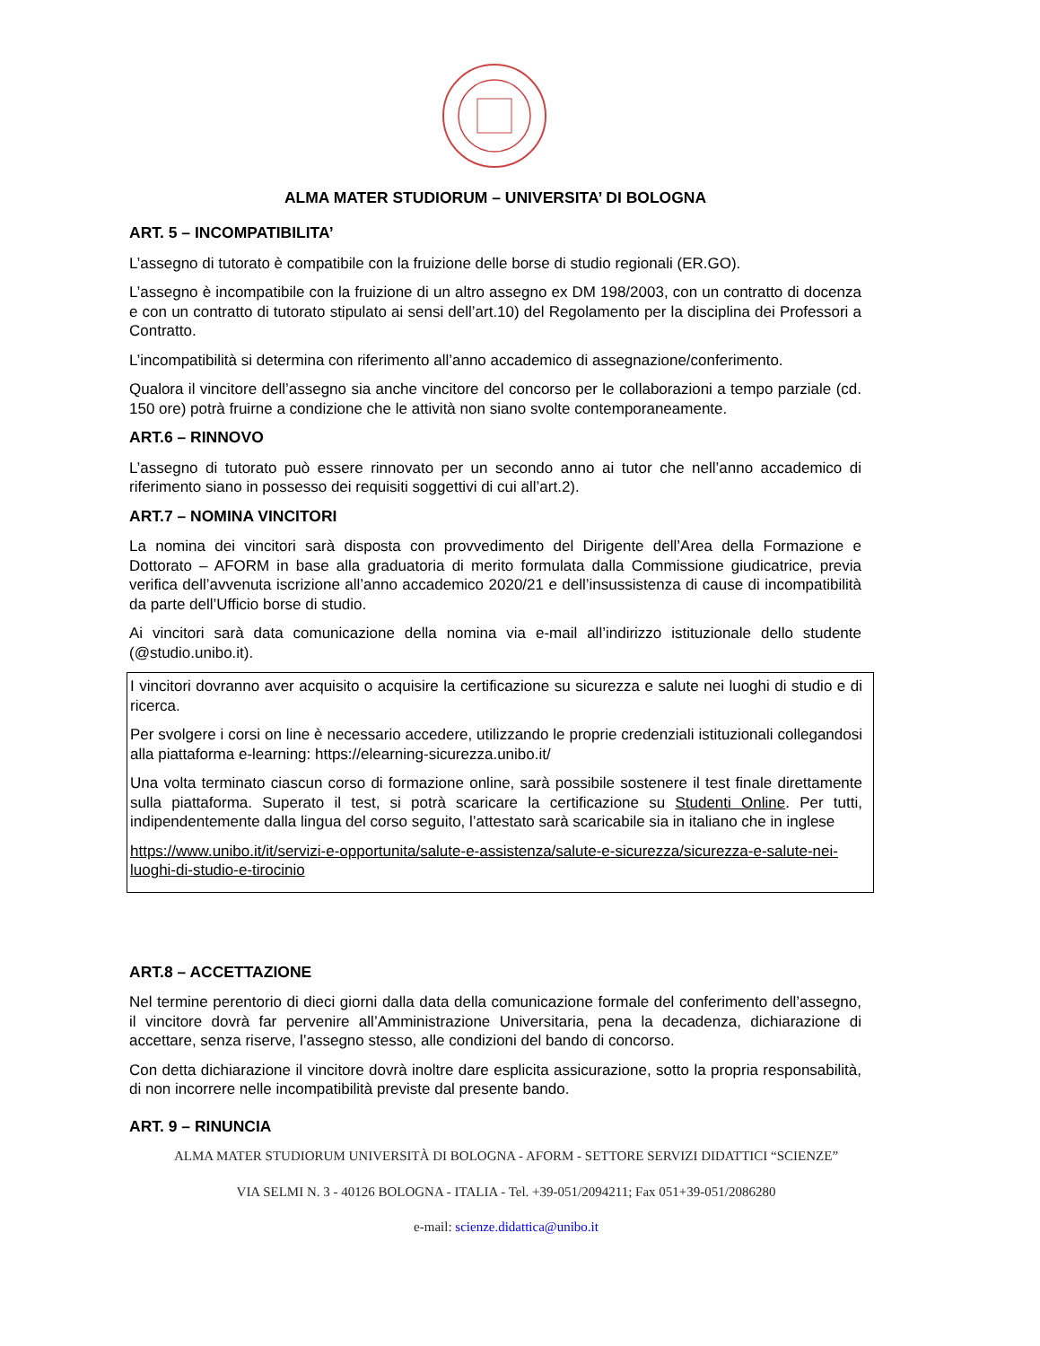ALMA MATER STUDIORUM – UNIVERSITA’ DI BOLOGNA
ART. 5 – INCOMPATIBILITA’
L’assegno di tutorato è compatibile con la fruizione delle borse di studio regionali (ER.GO).
L’assegno è incompatibile con la fruizione di un altro assegno ex DM 198/2003, con un contratto di docenza e con un contratto di tutorato stipulato ai sensi dell’art.10) del Regolamento per la disciplina dei Professori a Contratto.
L’incompatibilità si determina con riferimento all’anno accademico di assegnazione/conferimento.
Qualora il vincitore dell’assegno sia anche vincitore del concorso per le collaborazioni a tempo parziale (cd. 150 ore) potrà fruirne a condizione che le attività non siano svolte contemporaneamente.
ART.6 – RINNOVO
L’assegno di tutorato può essere rinnovato per un secondo anno ai tutor che nell’anno accademico di riferimento siano in possesso dei requisiti soggettivi di cui all’art.2).
ART.7 – NOMINA VINCITORI
La nomina dei vincitori sarà disposta con provvedimento del Dirigente dell’Area della Formazione e Dottorato – AFORM in base alla graduatoria di merito formulata dalla Commissione giudicatrice, previa verifica dell’avvenuta iscrizione all’anno accademico 2020/21 e dell’insussistenza di cause di incompatibilità da parte dell’Ufficio borse di studio.
Ai vincitori sarà data comunicazione della nomina via e-mail all’indirizzo istituzionale dello studente (@studio.unibo.it).
I vincitori dovranno aver acquisito o acquisire la certificazione su sicurezza e salute nei luoghi di studio e di ricerca.
Per svolgere i corsi on line è necessario accedere, utilizzando le proprie credenziali istituzionali collegandosi alla piattaforma e-learning: https://elearning-sicurezza.unibo.it/
Una volta terminato ciascun corso di formazione online, sarà possibile sostenere il test finale direttamente sulla piattaforma. Superato il test, si potrà scaricare la certificazione su Studenti Online. Per tutti, indipendentemente dalla lingua del corso seguito, l’attestato sarà scaricabile sia in italiano che in inglese
https://www.unibo.it/it/servizi-e-opportunita/salute-e-assistenza/salute-e-sicurezza/sicurezza-e-salute-nei-luoghi-di-studio-e-tirocinio
ART.8 – ACCETTAZIONE
Nel termine perentorio di dieci giorni dalla data della comunicazione formale del conferimento dell’assegno, il vincitore dovrà far pervenire all’Amministrazione Universitaria, pena la decadenza, dichiarazione di accettare, senza riserve, l’assegno stesso, alle condizioni del bando di concorso.
Con detta dichiarazione il vincitore dovrà inoltre dare esplicita assicurazione, sotto la propria responsabilità, di non incorrere nelle incompatibilità previste dal presente bando.
ART. 9 – RINUNCIA
ALMA MATER STUDIORUM UNIVERSITÀ DI BOLOGNA - AFORM - SETTORE SERVIZI DIDATTICI “SCIENZE”
VIA SELMI N. 3 - 40126 BOLOGNA - ITALIA - Tel. +39-051/2094211; Fax 051+39-051/2086280
e-mail: scienze.didattica@unibo.it